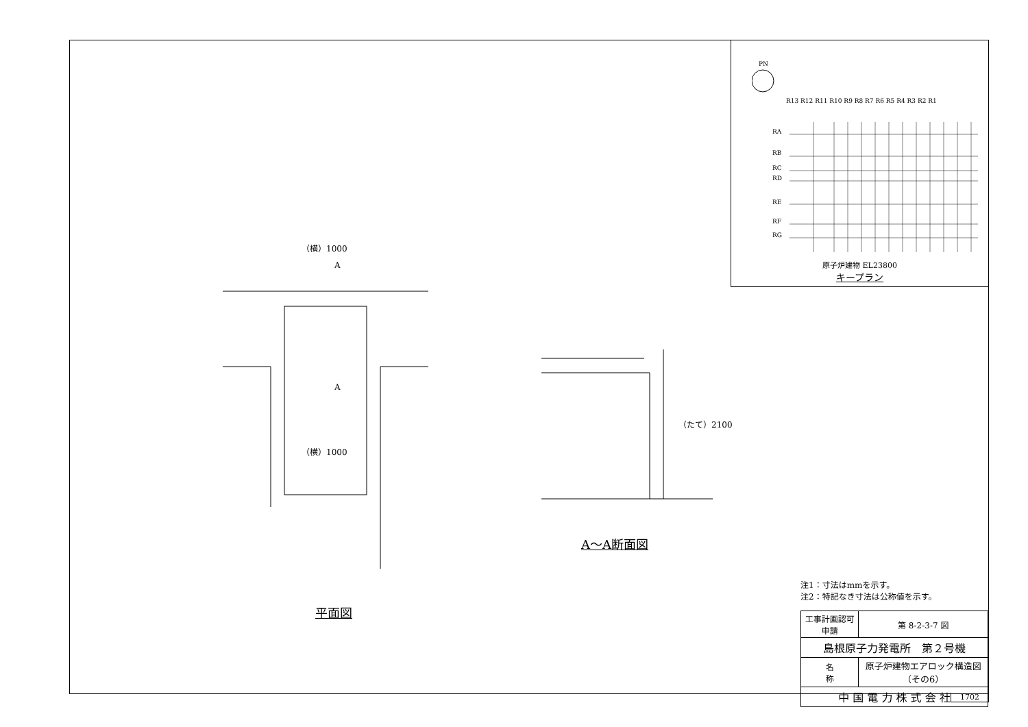PN
R13 R12 R11 R10 R9 R8 R7 R6 R5 R4 R3 R2 R1
RA
RB
RC
RD
RE
RF
RG
原子炉建物 EL23800
キープラン
（横）1000
A
A
（横）1000
（たて）2100
平面図
A～A断面図
注1：寸法はmmを示す。
注2：特記なき寸法は公称値を示す。
| 工事計画認可申請 | | 第 8-2-3-7 図 |
| 島根原子力発電所 第２号機 | | |
| 名 称 | 原子炉建物エアロック構造図（その6） | |
| 中 国 電 力 株 式 会 社 | | |
1702